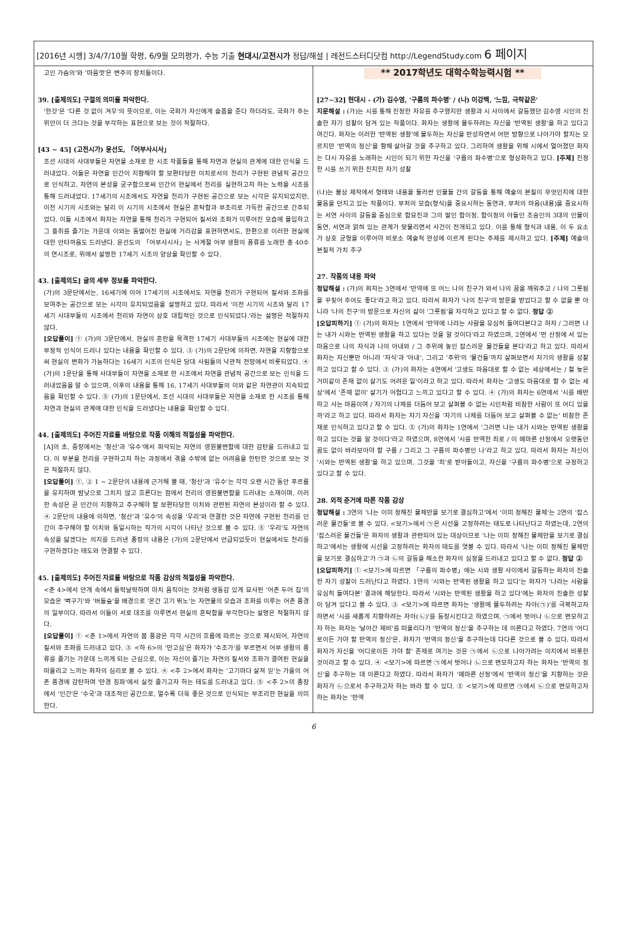[2016년 시행] 3/4/7/10월 학평, 6/9월 모의평가, 수능 기출 현대시/고전시가 정답/해설 | 레전드스터디닷컴 http://LegendStudy.com 6 페이지
고인 가슴의'와 '마음껏'은 변주의 장치들이다.
39. [출제의도] 구절의 의미를 파악한다.
'한갓'은 '다른 것 없이 겨우'의 뜻이므로, 이는 국화가 자신에게 슬픔을 준다 하더라도, 국화가 주는 위안이 더 크다는 것을 부각하는 표현으로 보는 것이 적절하다.
[43 ~ 45] (고전시가) 윤선도, 「어부사시사」
조선 시대의 사대부들은 자연을 소재로 한 시조 작품들을 통해 자연과 현실의 관계에 대한 인식을 드러내었다. 이들은 자연을 인간이 지향해야 할 보편타당한 이치로서의 천리가 구현된 관념적 공간으로 인식하고, 자연의 본성을 궁구함으로써 인간의 현실에서 천리를 실현하고자 하는 노력을 시조를 통해 드러내었다. 17세기의 시조에서도 자연을 천리가 구현된 공간으로 보는 시각은 유지되었지만, 이전 시기의 시조와는 달리 이 시기의 시조에서 현실은 혼탁함과 부조리로 가득한 공간으로 간주되었다. 이들 시조에서 화자는 자연을 통해 천리가 구현되어 질서와 조화가 이루어진 모습에 몰입하고 그 흥취를 즐기는 가운데 이와는 동떨어진 현실에 거리감을 표현하면서도, 한편으로 이러한 현실에 대한 안타까움도 드러낸다. 윤선도의 「어부사시사」는 사계절 어부 생활의 풍류를 노래한 총 40수의 연시조로, 위에서 설명한 17세기 시조의 양상을 확인할 수 있다.
43. [출제의도] 글의 세부 정보를 파악한다.
(가)의 3문단에서는, 16세기에 이어 17세기의 시조에서도 자연을 천리가 구현되어 질서와 조화를 보여주는 공간으로 보는 시각이 유지되었음을 설명하고 있다. 따라서 '이전 시기의 시조와 달리 17세기 사대부들의 시조에서 천리와 자연이 상호 대립적인 것으로 인식되었다.'라는 설명은 적절하지 않다.
[오답풀이] ① (가)의 3문단에서, 현실의 혼란을 목격한 17세기 사대부들의 시조에는 현실에 대한 부정적 인식이 드러나 있다는 내용을 확인할 수 있다. ③ (가)의 2문단에 의하면, 자연을 지향함으로써 현실의 변화가 가능하다는 16세기 시조의 인식은 당대 사림들의 낙관적 전망에서 비롯되었다. ④ (가)의 1문단을 통해 사대부들이 자연을 소재로 한 시조에서 자연을 관념적 공간으로 보는 인식을 드러내었음을 알 수 있으며, 이후의 내용을 통해 16, 17세기 사대부들의 이와 같은 자연관이 지속되었음을 확인할 수 있다. ⑤ (가)의 1문단에서, 조선 시대의 사대부들은 자연을 소재로 한 시조를 통해 자연과 현실의 관계에 대한 인식을 드러냈다는 내용을 확인할 수 있다.
44. [출제의도] 주어진 자료를 바탕으로 작품 이해의 적절성을 파악한다.
[A]의 초, 중장에서는 '청산'과 '유수'에서 파악되는 자연의 영원불변함에 대한 감탄을 드러내고 있다. 이 부분을 천리를 구현하고자 하는 과정에서 겪을 수밖에 없는 어려움을 한탄한 것으로 보는 것은 적절하지 않다.
[오답풀이] ①, ② 1 ~ 2문단의 내용에 근거해 볼 때, '청산'과 '유수'는 각각 오랜 시간 동안 푸르름을 유지하며 밤낮으로 그치지 않고 흐른다는 점에서 천리의 영원불변함을 드러내는 소재이며, 이러한 속성은 곧 인간이 지향하고 추구해야 할 보편타당한 이치와 관련된 자연의 본성이라 할 수 있다. ④ 2문단의 내용에 의하면, '청산'과 '유수'의 속성을 '우리'와 연결한 것은 자연에 구현된 천리를 인간이 추구해야 할 이치와 동일시하는 작가의 시각이 나타난 것으로 볼 수 있다. ⑤ '우리'도 자연의 속성을 닮겠다는 의지를 드러낸 종장의 내용은 (가)의 2문단에서 언급되었듯이 현실에서도 천리를 구현하겠다는 태도와 연결할 수 있다.
45. [출제의도] 주어진 자료를 바탕으로 작품 감상의 적절성을 파악한다.
<춘 4>에서 안개 속에서 들락날락하며 마치 움직이는 것처럼 생동감 있게 묘사된 '어촌 두어 집'의 모습은 '벽구기'와 '버들숲'을 배경으로 '온간 고기 뛰노'는 자연물의 모습과 조화를 이루는 어촌 풍경의 일부이다. 따라서 이들이 서로 대조를 이루면서 현실의 혼탁함을 부각한다는 설명은 적절하지 않다.
[오답풀이] ① <춘 1>에서 자연의 봄 풍광은 각각 시간의 흐름에 따르는 것으로 제시되어, 자연의 질서와 조화를 드러내고 있다. ③ <하 6>의 '만고심'은 화자가 '수조가'를 부르면서 어부 생활의 풍류를 즐기는 가운데 느끼게 되는 근심으로, 이는 자신이 즐기는 자연의 질서와 조화가 결여된 현실을 떠올리고 느끼는 화자의 심리로 볼 수 있다. ④ <추 2>에서 화자는 '고기마다 살져 읻'는 가을의 어촌 풍경에 감탄하며 '만경 징파'에서 실컷 즐기고자 하는 태도를 드러내고 있다. ⑤ <추 2>의 종장에서 '인간'은 '수국'과 대조적인 공간으로, 멀수록 더욱 좋은 것으로 인식되는 부조리한 현실을 의미한다.
** 2017학년도 대학수학능력시험 **
[27~32] 현대시 - (가) 김수영, '구름의 파수병' / (나) 이강백, '느낌, 극락같은'
지문해설 : (가)는 시를 통해 진정한 자유를 추구했지만 생활과 시 사이에서 갈등했던 김수영 시인의 진솔한 자기 성찰이 담겨 있는 작품이다. 화자는 생활에 몰두하려는 자신을 '반역된 생활'을 하고 있다고 여긴다. 화자는 이러한 '반역된 생활'에 몰두하는 자신을 반성하면서 어떤 방향으로 나아가야 할지는 모르지만 '반역의 정신'을 향해 살아갈 것을 추구하고 있다. 그리하여 생활을 위해 시에서 멀어졌던 화자는 다시 자유를 노래하는 시인이 되기 위한 자신을 '구름의 파수병'으로 형상화하고 있다. [주제] 진정한 시를 쓰기 위한 진지한 자기 성찰
(나)는 불상 제작에서 형태와 내용을 둘러싼 인물들 간의 갈등을 통해 예술의 본질이 무엇인지에 대한 물음을 던지고 있는 작품이다. 부처의 모습(형식)을 중요시하는 동연과, 부처의 마음(내용)을 중요시하는 서연 사이의 갈등을 중심으로 함묘진과 그의 딸인 함이정, 함이정의 아들인 조승인의 3대의 인물이 동연, 서연과 얽혀 있는 관계가 맞물리면서 사건이 전개되고 있다. 이를 통해 형식과 내용, 이 두 요소가 상호 균형을 이루어야 비로소 예술적 완성에 이르게 된다는 주제를 제시하고 있다. [주제] 예술의 본질적 가치 추구
27. 작품의 내용 파악
정답해설 : (가)의 화자는 3연에서 '만약에 또 어느 나의 친구가 와서 나의 꿈을 깨워주고 / 나의 그릇됨을 꾸짖어 주어도 좋다'라고 하고 있다. 따라서 화자가 '나의 친구'의 방문을 받았다고 할 수 없을 뿐 아니라 '나의 친구'의 방문으로 자신의 삶이 '그릇됨'을 자각하고 있다고 할 수 없다. 정답 ②
[오답피하기] ① (가)의 화자는 1연에서 '만약에 나라는 사람을 유심히 들여다본다고 하자 / 그러면 나는 내가 시와는 반역된 생활을 하고 있다는 것을 알 것이다'라고 하였으며, 2연에서 '먼 산정에 서 있는 마음으로 나의 자식과 나의 아내와 / 그 주위에 놓인 잡스러운 물건들을 본다'라고 하고 있다. 따라서 화자는 자신뿐만 아니라 '자식'과 '아내', 그리고 '주위'의 '물건들'까지 살펴보면서 자기의 생활을 성찰하고 있다고 할 수 있다. ③ (가)의 화자는 4연에서 '고생도 마음대로 할 수 없는 세상에서는 / 철 늦은 거미같이 존재 없이 살기도 어려운 일'이라고 하고 있다. 따라서 화자는 '고생도 마음대로 할 수 없는 세상'에서 '존재 없이' 살기가 어렵다고 느끼고 있다고 할 수 있다. ④ (가)의 화자는 6연에서 '시를 배반하고 사는 마음이여 / 자기의 나체를 더듬어 보고 살펴볼 수 없는 시인처럼 비참한 사람이 또 어디 있을까'라고 하고 있다. 따라서 화자는 자기 자신을 '자기의 나체를 더듬어 보고 살펴볼 수 없는' 비참한 존재로 인식하고 있다고 할 수 있다. ⑤ (가)의 화자는 1연에서 '그러면 나는 내가 시와는 반역된 생활을 하고 있다는 것을 알 것이다'라고 하였으며, 8연에서 '시를 반역한 죄로 / 이 메마른 산정에서 오랫동안 꿈도 없이 바라보아야 할 구름 / 그리고 그 구름의 파수병인 나'라고 하고 있다. 따라서 화자는 자신이 '시와는 반역된 생활'을 하고 있으며, 그것을 '죄'로 받아들이고, 자신을 '구름의 파수병'으로 규정하고 있다고 할 수 있다.
28. 외적 준거에 따른 작품 감상
정답해설 : 3연의 '나는 이미 정해진 물체만을 보기로 결심하고'에서 '이미 정해진 물체'는 2연의 '잡스러운 물건들'로 볼 수 있다. <보기>에서 ㉠은 시선을 고정하려는 태도로 나타난다고 하였는데, 2연의 '잡스러운 물건들'은 화자의 생활과 관련되어 있는 대상이므로 '나는 이미 정해진 물체만을 보기로 결심하고'에서는 생활에 시선을 고정하려는 화자의 태도를 엿볼 수 있다. 따라서 '나는 이미 정해진 물체만을 보기로 결심하고'가 ㉠과 ㉡의 갈등을 해소한 화자의 심정을 드러내고 있다고 할 수 없다. 정답 ②
[오답피하기] ① <보기>에 따르면 「구름의 파수병」에는 시와 생활 사이에서 갈등하는 화자의 진솔한 자기 성찰이 드러난다고 하였다. 1연의 '시와는 반역된 생활을 하고 있다'는 화자가 '나라는 사람을 유심히 들여다본' 결과에 해당한다. 따라서 '시와는 반역된 생활을 하고 있다'에는 화자의 진솔한 성찰이 담겨 있다고 볼 수 있다. ③ <보기>에 따르면 화자는 '생활에 몰두하려는 자아(㉠)'를 극복하고자 하면서 '시를 새롭게 지향하려는 자아(㉡)'를 등장시킨다고 하였으며, ㉠에서 벗어나 ㉡으로 변모하고자 하는 화자는 '날아간 제비'를 떠올리다가 '반역의 정신'을 추구하는 데 이른다고 하였다. 7연의 '어디로이든 가야 할 반역의 정신'은, 화자가 '반역의 정신'을 추구하는데 다다른 것으로 볼 수 있다. 따라서 화자가 자신을 '어디로이든 가야 할' 존재로 여기는 것은 ㉠에서 ㉡으로 나아가려는 의지에서 비롯한 것이라고 할 수 있다. ④ <보기>에 따르면 ㉠에서 벗어나 ㉡으로 변모하고자 하는 화자는 '반역의 정신'을 추구하는 데 이른다고 하였다. 따라서 화자가 '메마른 산정'에서 '반역의 정신'을 지향하는 것은 화자가 ㉡으로서 추구하고자 하는 바라 할 수 있다. ⑤ <보기>에 따르면 ㉠에서 ㉡으로 변모하고자 하는 화자는 '반역
6